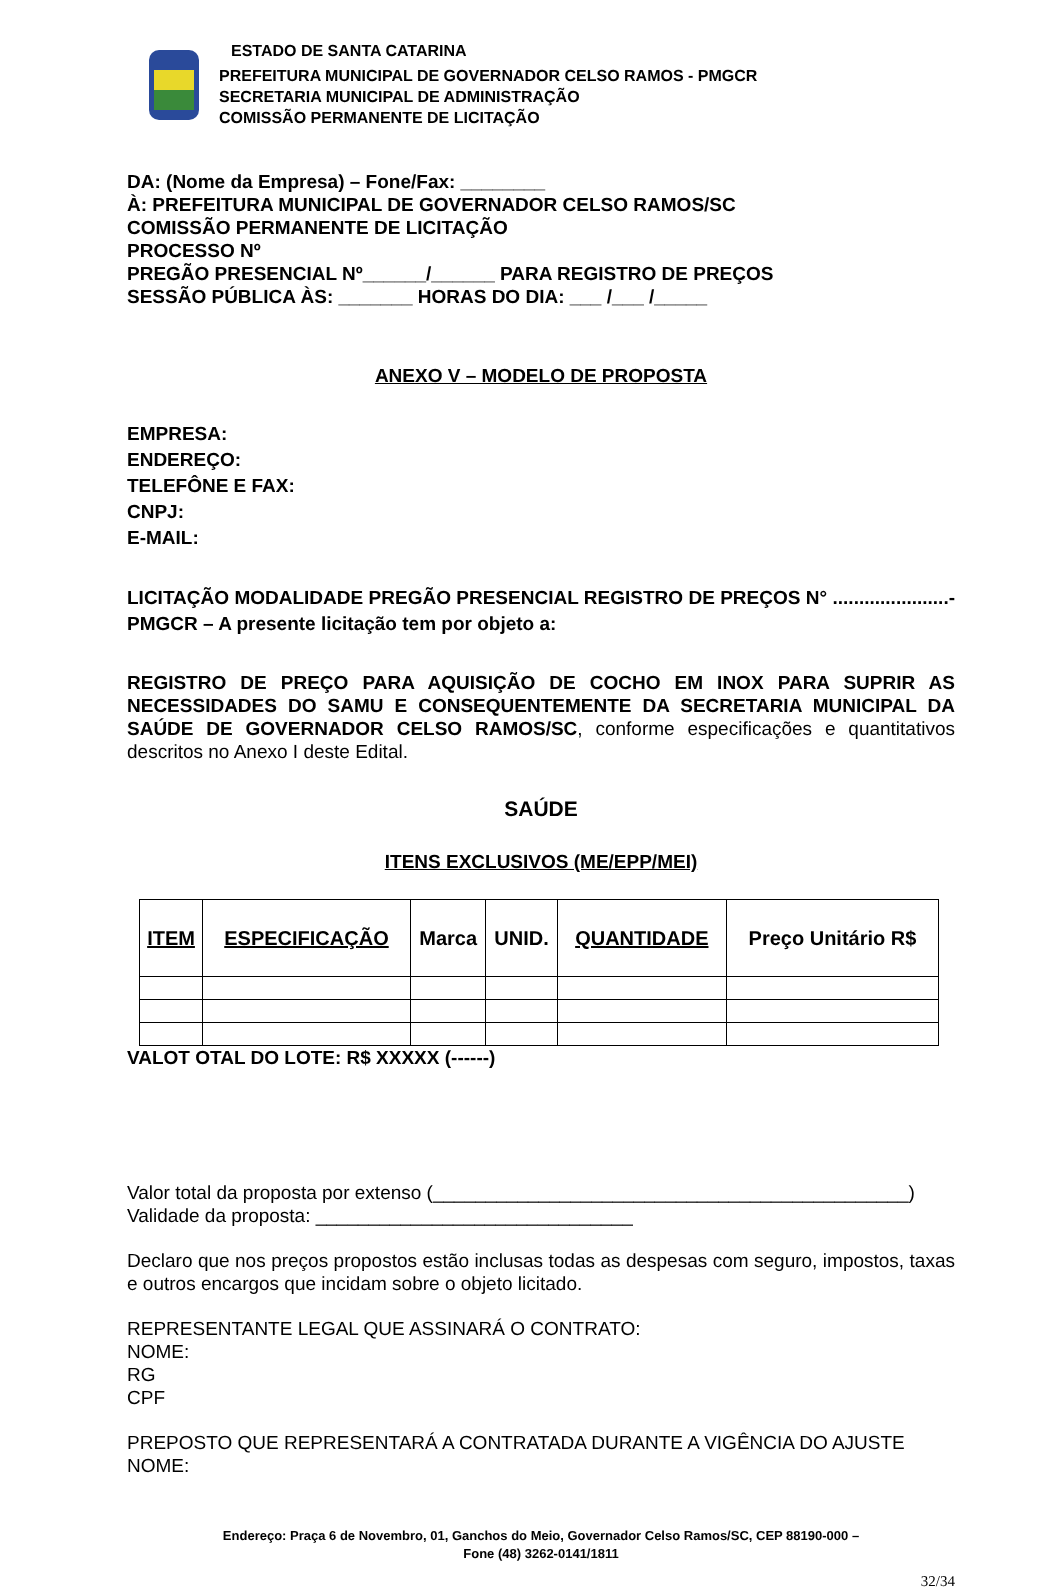ESTADO DE SANTA CATARINA
PREFEITURA MUNICIPAL DE GOVERNADOR CELSO RAMOS - PMGCR
SECRETARIA MUNICIPAL DE ADMINISTRAÇÃO
COMISSÃO PERMANENTE DE LICITAÇÃO
DA: (Nome da Empresa) – Fone/Fax: ________
À: PREFEITURA MUNICIPAL DE GOVERNADOR CELSO RAMOS/SC
COMISSÃO PERMANENTE DE LICITAÇÃO
PROCESSO Nº
PREGÃO PRESENCIAL Nº______/______ PARA REGISTRO DE PREÇOS
SESSÃO PÚBLICA ÀS: _______ HORAS DO DIA: ___ /___ /_____
ANEXO V – MODELO DE PROPOSTA
EMPRESA:
ENDEREÇO:
TELEFÔNE E FAX:
CNPJ:
E-MAIL:
LICITAÇÃO MODALIDADE PREGÃO PRESENCIAL REGISTRO DE PREÇOS N° ......................-PMGCR – A presente licitação tem por objeto a:
REGISTRO DE PREÇO PARA AQUISIÇÃO DE COCHO EM INOX PARA SUPRIR AS NECESSIDADES DO SAMU E CONSEQUENTEMENTE DA SECRETARIA MUNICIPAL DA SAÚDE DE GOVERNADOR CELSO RAMOS/SC, conforme especificações e quantitativos descritos no Anexo I deste Edital.
SAÚDE
ITENS EXCLUSIVOS (ME/EPP/MEI)
| ITEM | ESPECIFICAÇÃO | Marca | UNID. | QUANTIDADE | Preço Unitário R$ |
| --- | --- | --- | --- | --- | --- |
VALOT OTAL DO LOTE: R$ XXXXX (------)
Valor total da proposta por extenso (_____________________________________________)
Validade da proposta: ______________________________
Declaro que nos preços propostos estão inclusas todas as despesas com seguro, impostos, taxas e outros encargos que incidam sobre o objeto licitado.
REPRESENTANTE LEGAL QUE ASSINARÁ O CONTRATO:
NOME:
RG
CPF
PREPOSTO QUE REPRESENTARÁ A CONTRATADA DURANTE A VIGÊNCIA DO AJUSTE
NOME:
Endereço: Praça 6 de Novembro, 01, Ganchos do Meio, Governador Celso Ramos/SC, CEP 88190-000 –
Fone (48) 3262-0141/1811
32/34